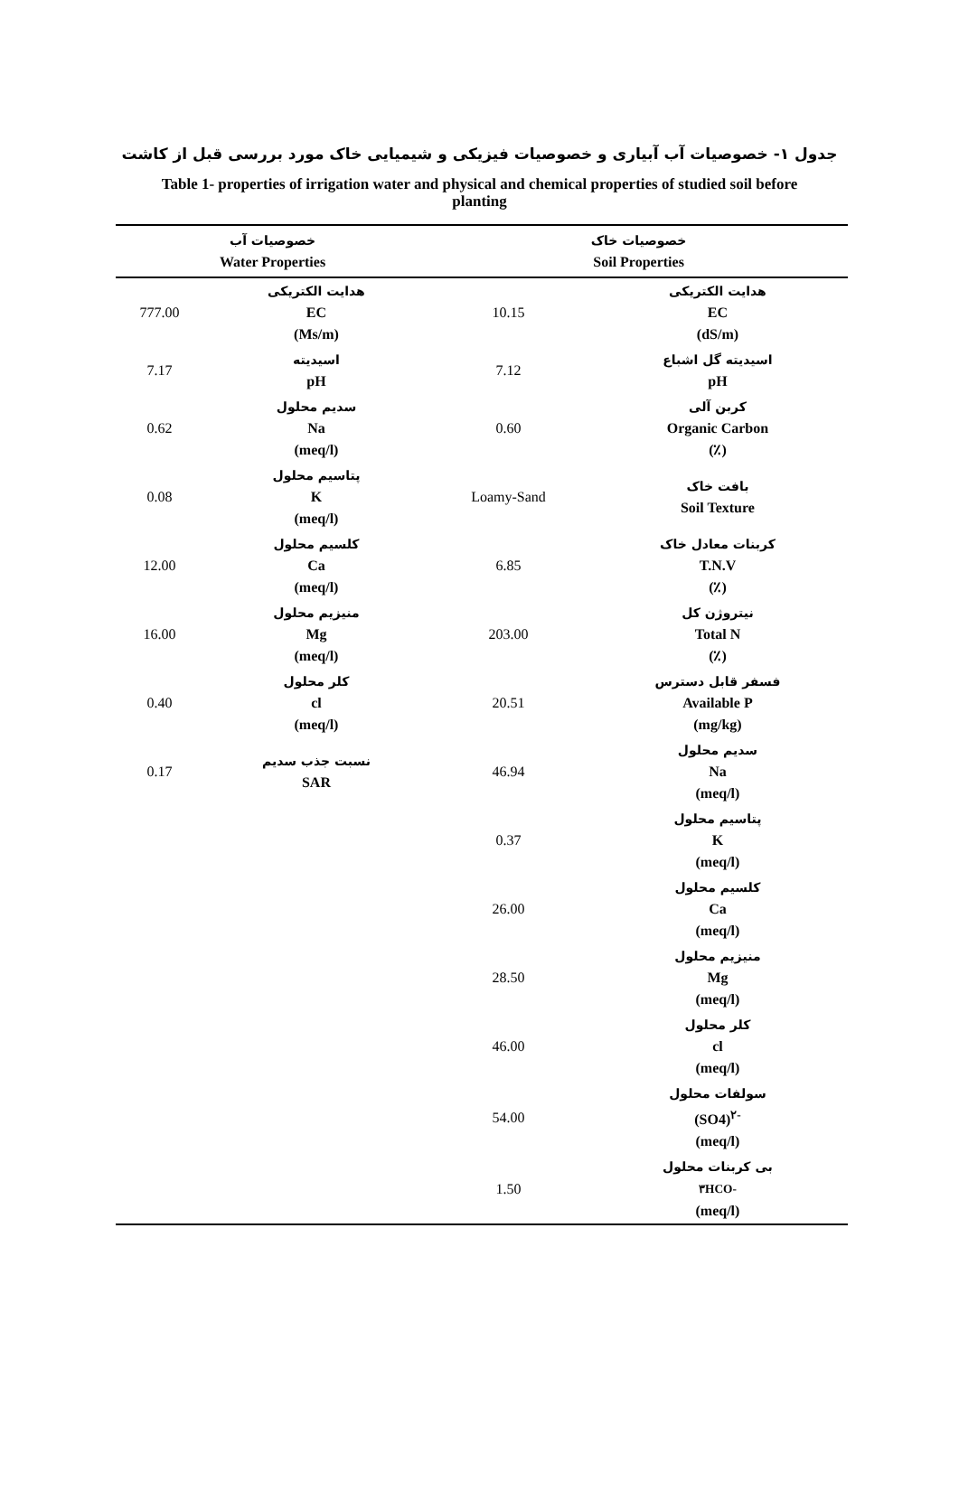جدول ۱- خصوصیات آب آبیاری و خصوصیات فیزیکی و شیمیایی خاک مورد بررسی قبل از کاشت
Table 1- properties of irrigation water and physical and chemical properties of studied soil before planting
| خصوصیات آب Water Properties | | خصوصیات خاک Soil Properties | |
| --- | --- | --- | --- |
| 777.00 | هدایت الکتریکی EC (Ms/m) | 10.15 | هدایت الکتریکی EC (dS/m) |
| 7.17 | اسیدیته pH | 7.12 | اسیدیته گل اشباع pH |
| 0.62 | سدیم محلول Na (meq/l) | 0.60 | کربن آلی Organic Carbon (٪) |
| 0.08 | پتاسیم محلول K (meq/l) | Loamy-Sand | بافت خاک Soil Texture |
| 12.00 | کلسیم محلول Ca (meq/l) | 6.85 | کربنات معادل خاک T.N.V (٪) |
| 16.00 | منیزیم محلول Mg (meq/l) | 203.00 | نیتروژن کل Total N (٪) |
| 0.40 | کلر محلول cl (meq/l) | 20.51 | فسفر قابل دسترس Available P (mg/kg) |
| 0.17 | نسبت جذب سدیم SAR | 46.94 | سدیم محلول Na (meq/l) |
| | | 0.37 | پتاسیم محلول K (meq/l) |
| | | 26.00 | کلسیم محلول Ca (meq/l) |
| | | 28.50 | منیزیم محلول Mg (meq/l) |
| | | 46.00 | کلر محلول cl (meq/l) |
| | | 54.00 | سولفات محلول (SO4)<sup>۲-</sup> (meq/l) |
| | | 1.50 | بی کربنات محلول ۳HCO- (meq/l) |